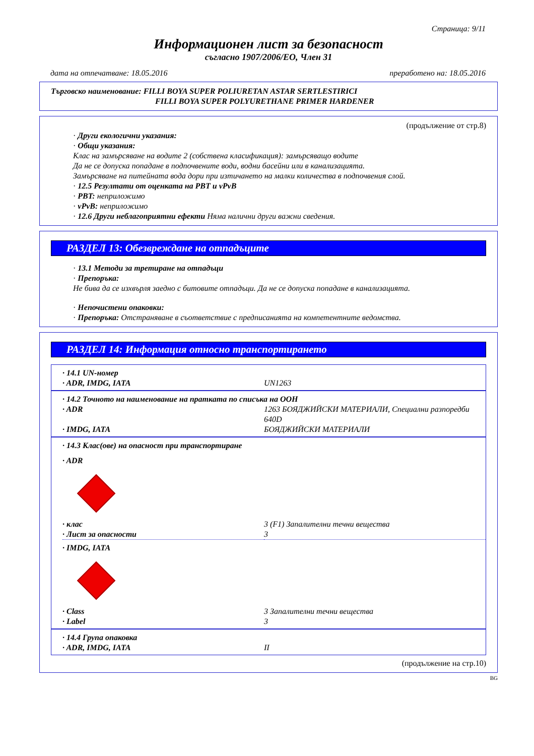Страница: 9/11
Информационен лист за безопасност
съгласно 1907/2006/ЕО, Член 31
дата на отпечатване: 18.05.2016 преработено на: 18.05.2016
Търговско наименование: FILLI BOYA SUPER POLIURETAN ASTAR SERTLESTIRICI
FILLI BOYA SUPER POLYURETHANE PRIMER HARDENER
(продължение от стр.8)
· Други екологични указания:
· Общи указания:
Клас на замърсяване на водите 2 (собствена класификация): замърсяващо водите
Да не се допуска попадане в подпочвените води, водни басейни или в канализацията.
Замърсяване на питейната вода дори при изтичането на малки количества в подпочвения слой.
· 12.5 Резултати от оценката на PBT и vPvB
· PBT: неприложимо
· vPvB: неприложимо
· 12.6 Други неблагоприятни ефекти Няма налични други важни сведения.
РАЗДЕЛ 13: Обезвреждане на отпадъците
· 13.1 Методи за третиране на отпадъци
· Препоръка:
Не бива да се изхвърля заедно с битовите отпадъци. Да не се допуска попадане в канализацията.
· Непочистени опаковки:
· Препоръка: Отстраняване в съответствие с предписанията на компетентните ведомства.
РАЗДЕЛ 14: Информация относно транспортирането
| · 14.1 UN-номер | |
| · ADR, IMDG, IATA | UN1263 |
| · 14.2 Точното на наименование на пратката по списъка на ООН | |
| · ADR | 1263 БОЯДЖИЙСКИ МАТЕРИАЛИ, Специални разпоредби 640D |
| · IMDG, IATA | БОЯДЖИЙСКИ МАТЕРИАЛИ |
| · 14.3 Клас(ове) на опасност при транспортиране | |
| · ADR | |
| · клас | 3 (F1) Запалителни течни вещества |
| · Лист за опасности | 3 |
| · IMDG, IATA | |
| · Class | 3 Запалителни течни вещества |
| · Label | 3 |
| · 14.4 Група опаковка | |
| · ADR, IMDG, IATA | II |
(продължение на стр.10)
BG